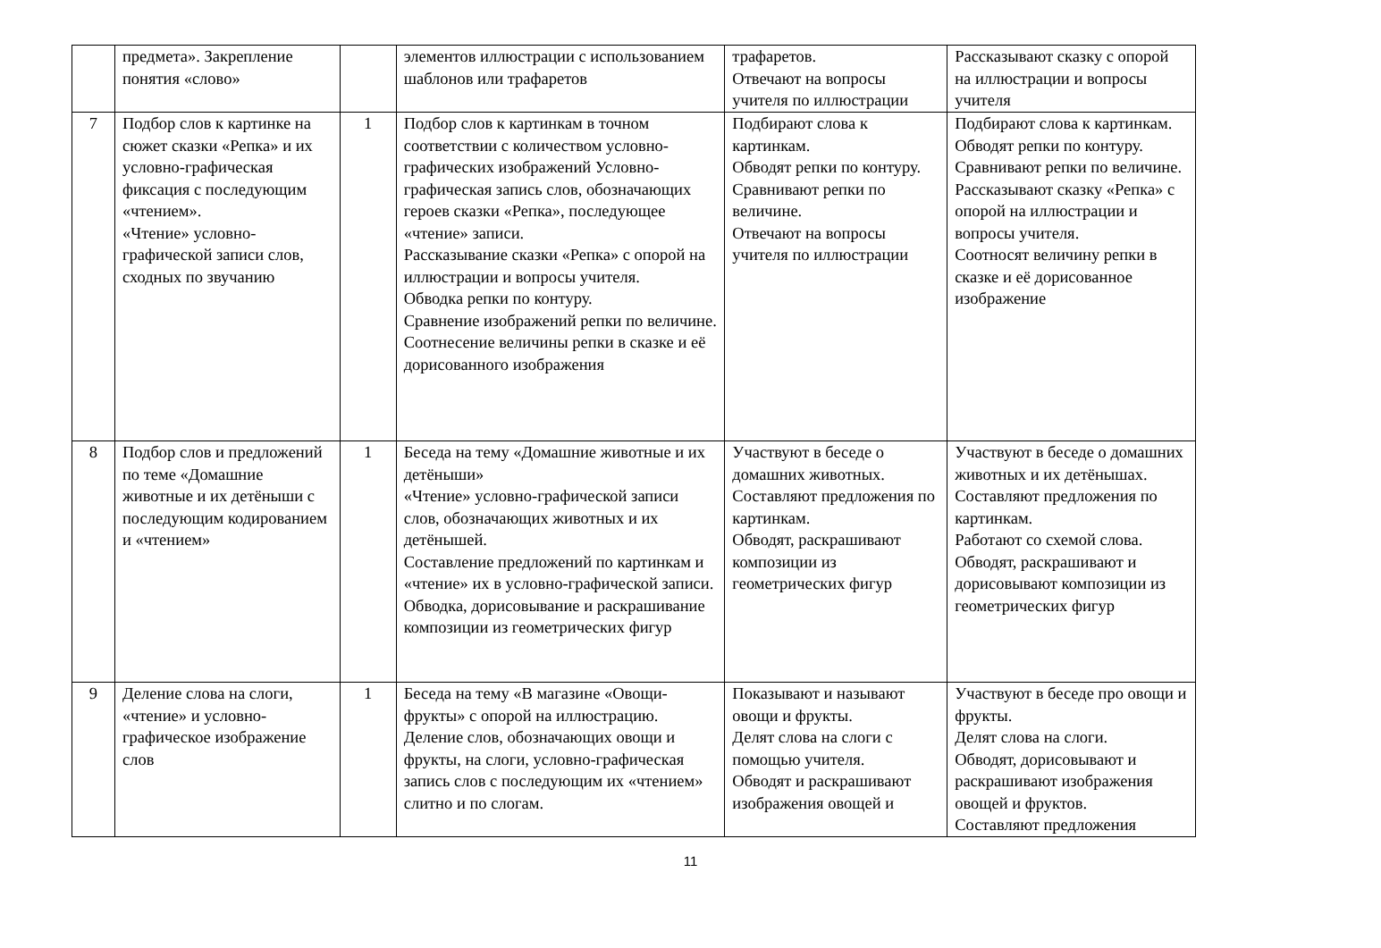| | предмета». Закрепление понятия «слово» | | элементов иллюстрации с использованием шаблонов или трафаретов | трафаретов. Отвечают на вопросы учителя по иллюстрации | Рассказывают сказку с опорой на иллюстрации и вопросы учителя |
| 7 | Подбор слов к картинке на сюжет сказки «Репка» и их условно-графическая фиксация с последующим «чтением». «Чтение» условно-графической записи слов, сходных по звучанию | 1 | Подбор слов к картинкам в точном соответствии с количеством условно-графических изображений Условно-графическая запись слов, обозначающих героев сказки «Репка», последующее «чтение» записи. Рассказывание сказки «Репка» с опорой на иллюстрации и вопросы учителя. Обводка репки по контуру. Сравнение изображений репки по величине. Соотнесение величины репки в сказке и её дорисованного изображения | Подбирают слова к картинкам. Обводят репки по контуру. Сравнивают репки по величине. Отвечают на вопросы учителя по иллюстрации | Подбирают слова к картинкам. Обводят репки по контуру. Сравнивают репки по величине. Рассказывают сказку «Репка» с опорой на иллюстрации и вопросы учителя. Соотносят величину репки в сказке и её дорисованное изображение |
| 8 | Подбор слов и предложений по теме «Домашние животные и их детёныши с последующим кодированием и «чтением» | 1 | Беседа на тему «Домашние животные и их детёныши» «Чтение» условно-графической записи слов, обозначающих животных и их детёнышей. Составление предложений по картинкам и «чтение» их в условно-графической записи. Обводка, дорисовывание и раскрашивание композиции из геометрических фигур | Участвуют в беседе о домашних животных. Составляют предложения по картинкам. Обводят, раскрашивают композиции из геометрических фигур | Участвуют в беседе о домашних животных и их детёнышах. Составляют предложения по картинкам. Работают со схемой слова. Обводят, раскрашивают и дорисовывают композиции из геометрических фигур |
| 9 | Деление слова на слоги, «чтение» и условно-графическое изображение слов | 1 | Беседа на тему «В магазине «Овощи-фрукты» с опорой на иллюстрацию. Деление слов, обозначающих овощи и фрукты, на слоги, условно-графическая запись слов с последующим их «чтением» слитно и по слогам. | Показывают и называют овощи и фрукты. Делят слова на слоги с помощью учителя. Обводят и раскрашивают изображения овощей и | Участвуют в беседе про овощи и фрукты. Делят слова на слоги. Обводят, дорисовывают и раскрашивают изображения овощей и фруктов. Составляют предложения |
11